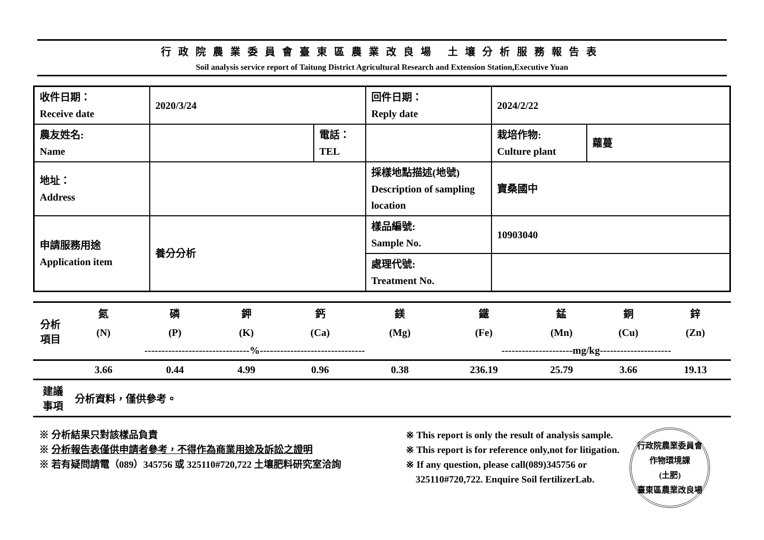行政院農業委員會臺東區農業改良場 土壤分析服務報告表
Soil analysis service report of Taitung District Agricultural Research and Extension Station,Executive Yuan
| 收件日期： Receive date | 2020/3/24 | | 回件日期： Reply date | 2024/2/22 | |
| 農友姓名: Name | | 電話： TEL | | 栽培作物: Culture plant | 蘿蔓 |
| 地址： Address | | | 採樣地點描述(地號) Description of sampling location | 寶桑國中 | |
| 申請服務用途 Application item | 養分分析 | | 樣品編號: Sample No. | 10903040 | |
| | | | 處理代號: Treatment No. | | |
| 分析 項目 | 氮 | 磷 | 鉀 | 鈣 | 鎂 | 鐵 | 錳 | 銅 | 鋅 |
| | (N) | (P) | (K) | (Ca) | (Mg) | (Fe) | (Mn) | (Cu) | (Zn) |
| | -------------------------------%------------------------------- | | | | | ---------------------mg/kg--------------------- | | | |
| | 3.66 | 0.44 | 4.99 | 0.96 | 0.38 | 236.19 | 25.79 | 3.66 | 19.13 |
| 建議 事項 | 分析資料，僅供參考。 |
※ 分析結果只對該樣品負責
※ 分析報告表僅供申請者參考，不得作為商業用途及訴訟之證明
※ 若有疑問請電（089）345756 或 325110#720,722 土壤肥料研究室洽詢
※ This report is only the result of analysis sample.
※ This report is for reference only,not for litigation.
※ If any question, please call(089)345756 or
325110#720,722. Enquire Soil fertilizerLab.
行政院農業委員會
作物環境課
(土肥)
臺東區農業改良場